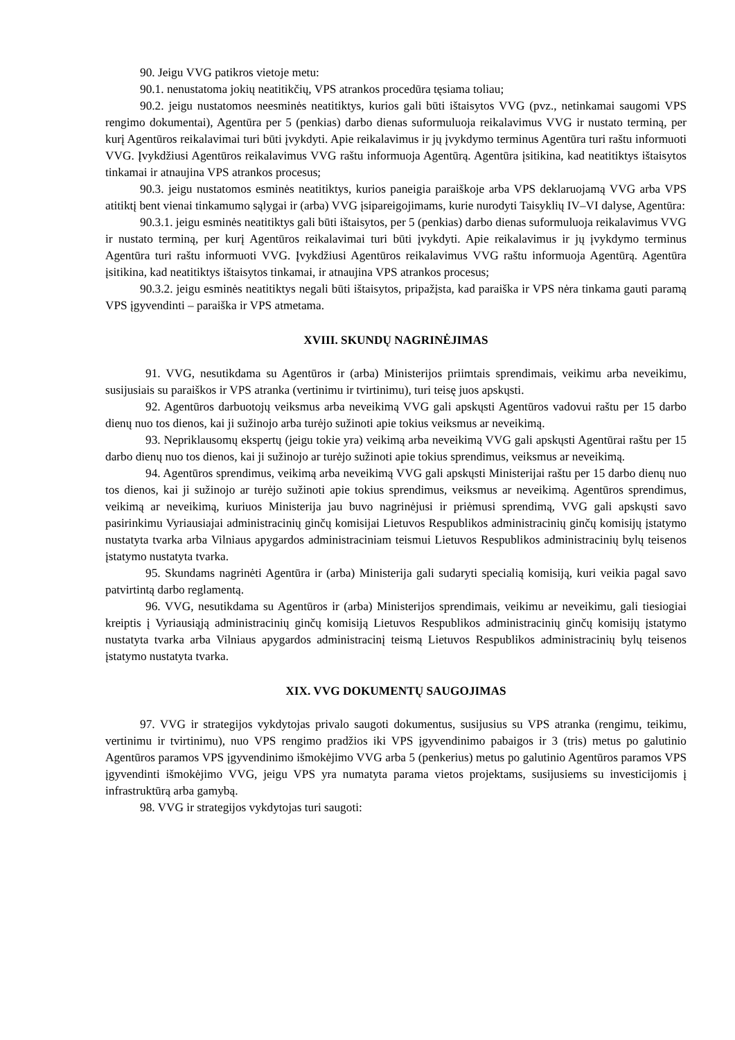90. Jeigu VVG patikros vietoje metu:
90.1. nenustatoma jokių neatitikčių, VPS atrankos procedūra tęsiama toliau;
90.2. jeigu nustatomos neesminės neatitiktys, kurios gali būti ištaisytos VVG (pvz., netinkamai saugomi VPS rengimo dokumentai), Agentūra per 5 (penkias) darbo dienas suformuluoja reikalavimus VVG ir nustato terminą, per kurį Agentūros reikalavimai turi būti įvykdyti. Apie reikalavimus ir jų įvykdymo terminus Agentūra turi raštu informuoti VVG. Įvykdžiusi Agentūros reikalavimus VVG raštu informuoja Agentūrą. Agentūra įsitikina, kad neatitiktys ištaisytos tinkamai ir atnaujina VPS atrankos procesus;
90.3. jeigu nustatomos esminės neatitiktys, kurios paneigia paraiškoje arba VPS deklaruojamą VVG arba VPS atitiktį bent vienai tinkamumo sąlygai ir (arba) VVG įsipareigojimams, kurie nurodyti Taisyklių IV–VI dalyse, Agentūra:
90.3.1. jeigu esminės neatitiktys gali būti ištaisytos, per 5 (penkias) darbo dienas suformuluoja reikalavimus VVG ir nustato terminą, per kurį Agentūros reikalavimai turi būti įvykdyti. Apie reikalavimus ir jų įvykdymo terminus Agentūra turi raštu informuoti VVG. Įvykdžiusi Agentūros reikalavimus VVG raštu informuoja Agentūrą. Agentūra įsitikina, kad neatitiktys ištaisytos tinkamai, ir atnaujina VPS atrankos procesus;
90.3.2. jeigu esminės neatitiktys negali būti ištaisytos, pripažįsta, kad paraiška ir VPS nėra tinkama gauti paramą VPS įgyvendinti – paraiška ir VPS atmetama.
XVIII. SKUNDŲ NAGRINĖJIMAS
91. VVG, nesutikdama su Agentūros ir (arba) Ministerijos priimtais sprendimais, veikimu arba neveikimu, susijusiais su paraiškos ir VPS atranka (vertinimu ir tvirtinimu), turi teisę juos apskųsti.
92. Agentūros darbuotojų veiksmus arba neveikimą VVG gali apskųsti Agentūros vadovui raštu per 15 darbo dienų nuo tos dienos, kai ji sužinojo arba turėjo sužinoti apie tokius veiksmus ar neveikimą.
93. Nepriklausomų ekspertų (jeigu tokie yra) veikimą arba neveikimą VVG gali apskųsti Agentūrai raštu per 15 darbo dienų nuo tos dienos, kai ji sužinojo ar turėjo sužinoti apie tokius sprendimus, veiksmus ar neveikimą.
94. Agentūros sprendimus, veikimą arba neveikimą VVG gali apskųsti Ministerijai raštu per 15 darbo dienų nuo tos dienos, kai ji sužinojo ar turėjo sužinoti apie tokius sprendimus, veiksmus ar neveikimą. Agentūros sprendimus, veikimą ar neveikimą, kuriuos Ministerija jau buvo nagrinėjusi ir priėmusi sprendimą, VVG gali apskųsti savo pasirinkimu Vyriausiajai administracinių ginčų komisijai Lietuvos Respublikos administracinių ginčų komisijų įstatymo nustatyta tvarka arba Vilniaus apygardos administraciniam teismui Lietuvos Respublikos administracinių bylų teisenos įstatymo nustatyta tvarka.
95. Skundams nagrinėti Agentūra ir (arba) Ministerija gali sudaryti specialią komisiją, kuri veikia pagal savo patvirtintą darbo reglamentą.
96. VVG, nesutikdama su Agentūros ir (arba) Ministerijos sprendimais, veikimu ar neveikimu, gali tiesiogiai kreiptis į Vyriausiąją administracinių ginčų komisiją Lietuvos Respublikos administracinių ginčų komisijų įstatymo nustatyta tvarka arba Vilniaus apygardos administracinį teismą Lietuvos Respublikos administracinių bylų teisenos įstatymo nustatyta tvarka.
XIX. VVG DOKUMENTŲ SAUGOJIMAS
97. VVG ir strategijos vykdytojas privalo saugoti dokumentus, susijusius su VPS atranka (rengimu, teikimu, vertinimu ir tvirtinimu), nuo VPS rengimo pradžios iki VPS įgyvendinimo pabaigos ir 3 (tris) metus po galutinio Agentūros paramos VPS įgyvendinimo išmokėjimo VVG arba 5 (penkerius) metus po galutinio Agentūros paramos VPS įgyvendinti išmokėjimo VVG, jeigu VPS yra numatyta parama vietos projektams, susijusiems su investicijomis į infrastruktūrą arba gamybą.
98. VVG ir strategijos vykdytojas turi saugoti: